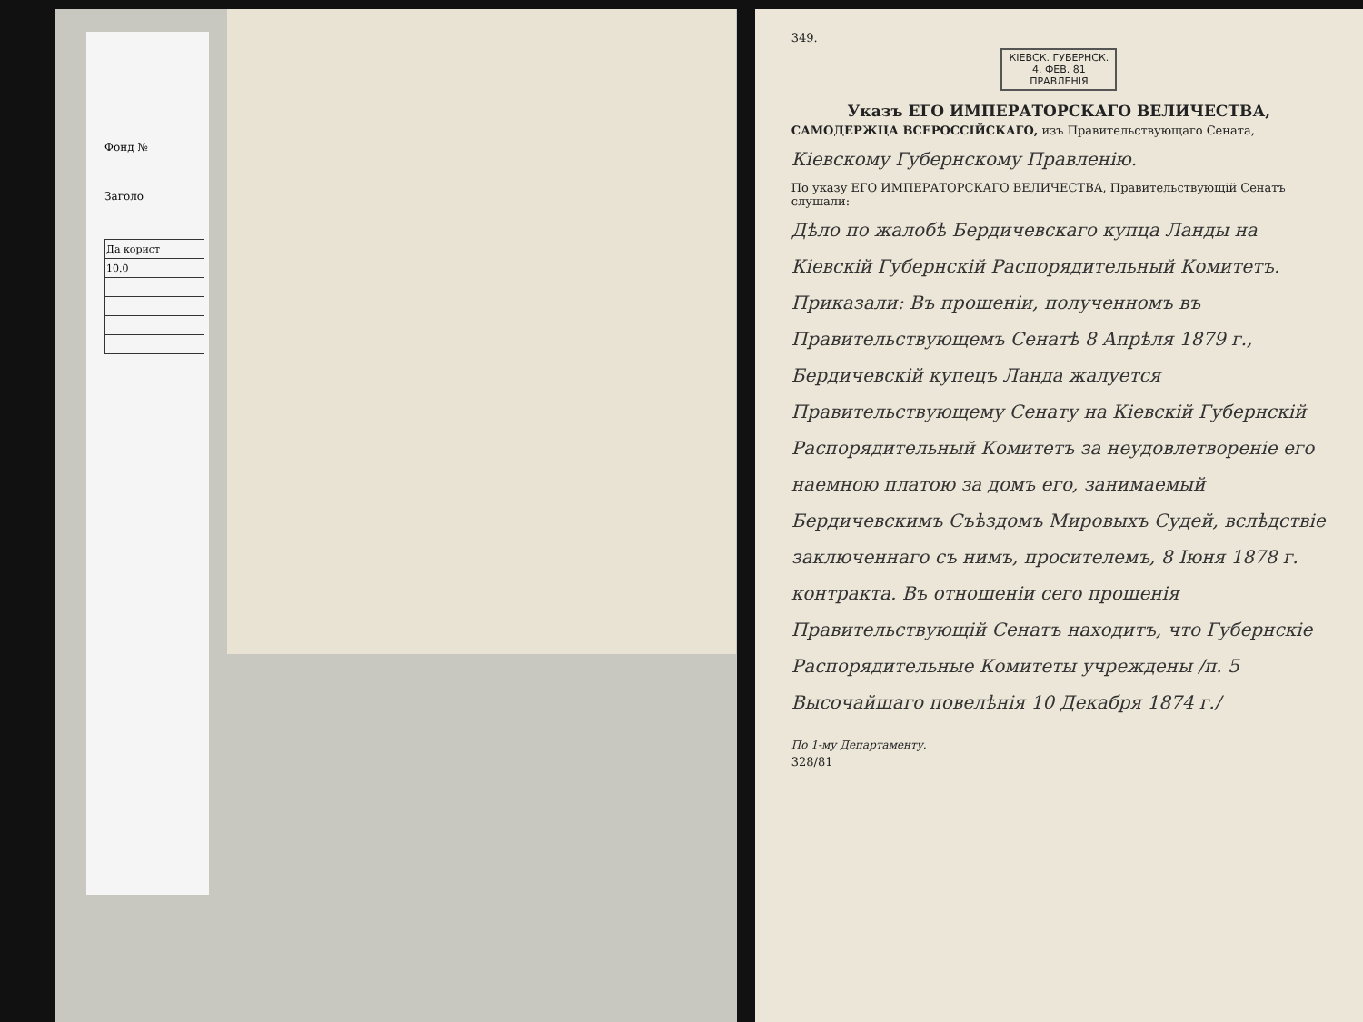Фонд №
Заголо
| Да кориcт |
| 10.0 |
349.
КІЕВСК. ГУБЕРНСК.
4. ФЕВ. 81
ПРАВЛЕНІЯ
Указъ ЕГО ИМПЕРАТОРСКАГО ВЕЛИЧЕСТВА,
САМОДЕРЖЦА ВСЕРОССІЙСКАГО, изъ Правительствующаго Сената,
Кіевскому Губернскому Правленію.
По указу ЕГО ИМПЕРАТОРСКАГО ВЕЛИЧЕСТВА, Правительствующій Сенатъ слушали:
Дѣло по жалобѣ Бердичевскаго купца Ланды на Кіевскій Губернскій Распорядительный Комитетъ. Приказали: Въ прошеніи, полученномъ въ Правительствующемъ Сенатѣ 8 Апрѣля 1879 г., Бердичевскій купецъ Ланда жалуется Правительствующему Сенату на Кіевскій Губернскій Распорядительный Комитетъ за неудовлетвореніе его наемною платою за домъ его, занимаемый Бердичевскимъ Съѣздомъ Мировыхъ Судей, вслѣдствіе заключеннаго съ нимъ, просителемъ, 8 Іюня 1878 г. контракта. Въ отношеніи сего прошенія Правительствующій Сенатъ находитъ, что Губернскіе Распорядительные Комитеты учреждены /п. 5 Высочайшаго повелѣнія 10 Декабря 1874 г./
По 1-му Департаменту.
328/81